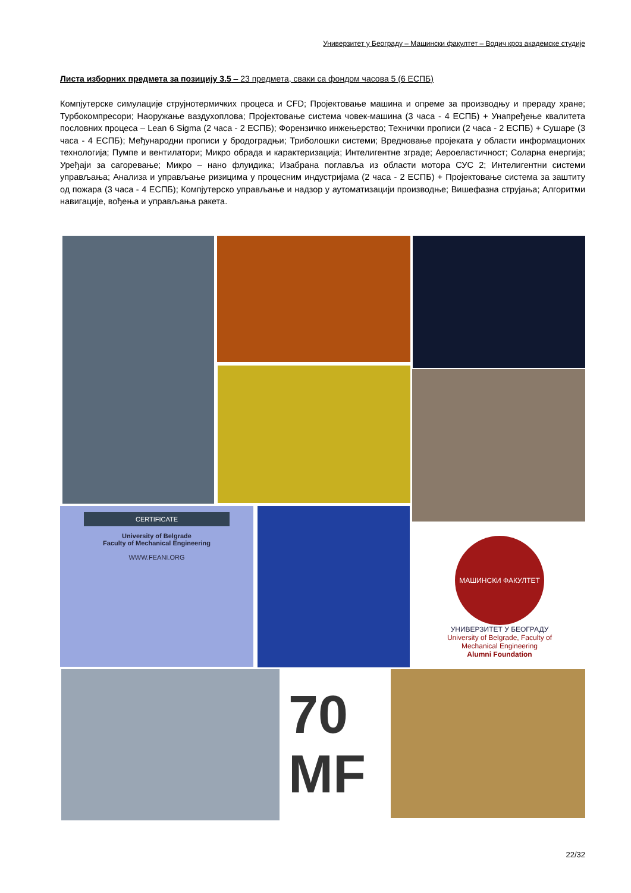Универзитет у Београду – Машински факултет – Водич кроз академске студије
Листа изборних предмета за позицију 3.5 – 23 предмета, сваки са фондом часова 5 (6 ЕСПБ)
Компјутерске симулације струјнотермичких процеса и CFD; Пројектовање машина и опреме за производњу и прераду хране; Турбокомпресори; Наоружање ваздухоплова; Пројектовање система човек-машина (3 часа - 4 ЕСПБ) + Унапређење квалитета пословних процеса – Lean 6 Sigma (2 часа - 2 ЕСПБ); Форензичко инжењерство; Технички прописи (2 часа - 2 ЕСПБ) + Сушаре (3 часа - 4 ЕСПБ); Међународни прописи у бродоградњи; Триболошки системи; Вредновање пројеката у области информационих технологија; Пумпе и вентилатори; Микро обрада и карактеризација; Интелигентне зграде; Аероеластичност; Соларна енергија; Уређаји за сагоревање; Микро – нано флуидика; Изабрана поглавља из области мотора СУС 2; Интелигентни системи управљања; Анализа и управљање ризицима у процесним индустријама (2 часа - 2 ЕСПБ) + Пројектовање система за заштиту од пожара (3 часа - 4 ЕСПБ); Компјутерско управљање и надзор у аутоматизацији производње; Вишефазна струјања; Алгоритми навигације, вођења и управљања ракета.
CERTIFICATE
University of Belgrade
Faculty of Mechanical Engineering
WWW.FEANI.ORG
МАШИНСКИ ФАКУЛТЕТ
УНИВЕРЗИТЕТ У БЕОГРАДУ
University of Belgrade, Faculty of Mechanical Engineering
Alumni Foundation
70
MF
22/32